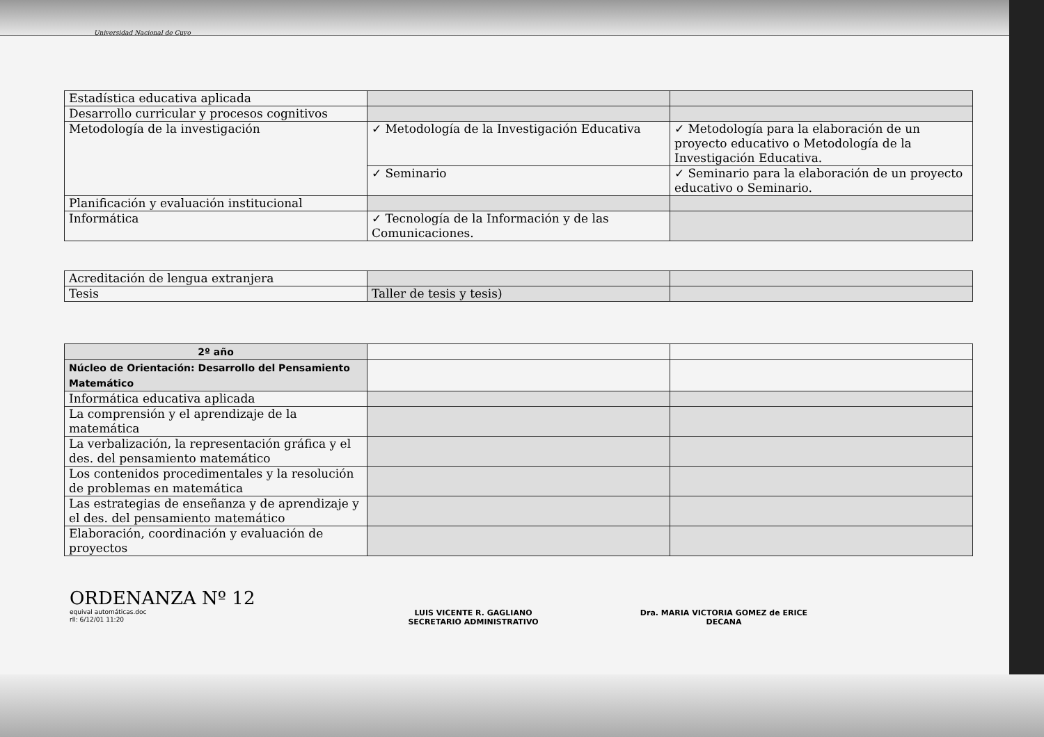Universidad Nacional de Cuyo
| Estadística educativa aplicada | | |
| Desarrollo curricular y procesos cognitivos | | |
| Metodología de la investigación | ✓ Metodología de la Investigación Educativa | ✓ Metodología para la elaboración de un proyecto educativo o Metodología de la Investigación Educativa. |
| | ✓ Seminario | ✓ Seminario para la elaboración de un proyecto educativo o Seminario. |
| Planificación y evaluación institucional | | |
| Informática | ✓ Tecnología de la Información y de las Comunicaciones. | |
| Acreditación de lengua extranjera | | |
| Tesis | Taller de tesis y tesis) | |
| 2º año | | |
| Núcleo de Orientación: Desarrollo del Pensamiento Matemático | | |
| Informática educativa aplicada | | |
| La comprensión y el aprendizaje de la matemática | | |
| La verbalización, la representación gráfica y el des. del pensamiento matemático | | |
| Los contenidos procedimentales y la resolución de problemas en matemática | | |
| Las estrategias de enseñanza y de aprendizaje y el des. del pensamiento matemático | | |
| Elaboración, coordinación y evaluación de proyectos | | |
ORDENANZA Nº 12
equival automáticas.doc
rll: 6/12/01 11:20
LUIS VICENTE R. GAGLIANO
SECRETARIO ADMINISTRATIVO
Dra. MARIA VICTORIA GOMEZ de ERICE
DECANA